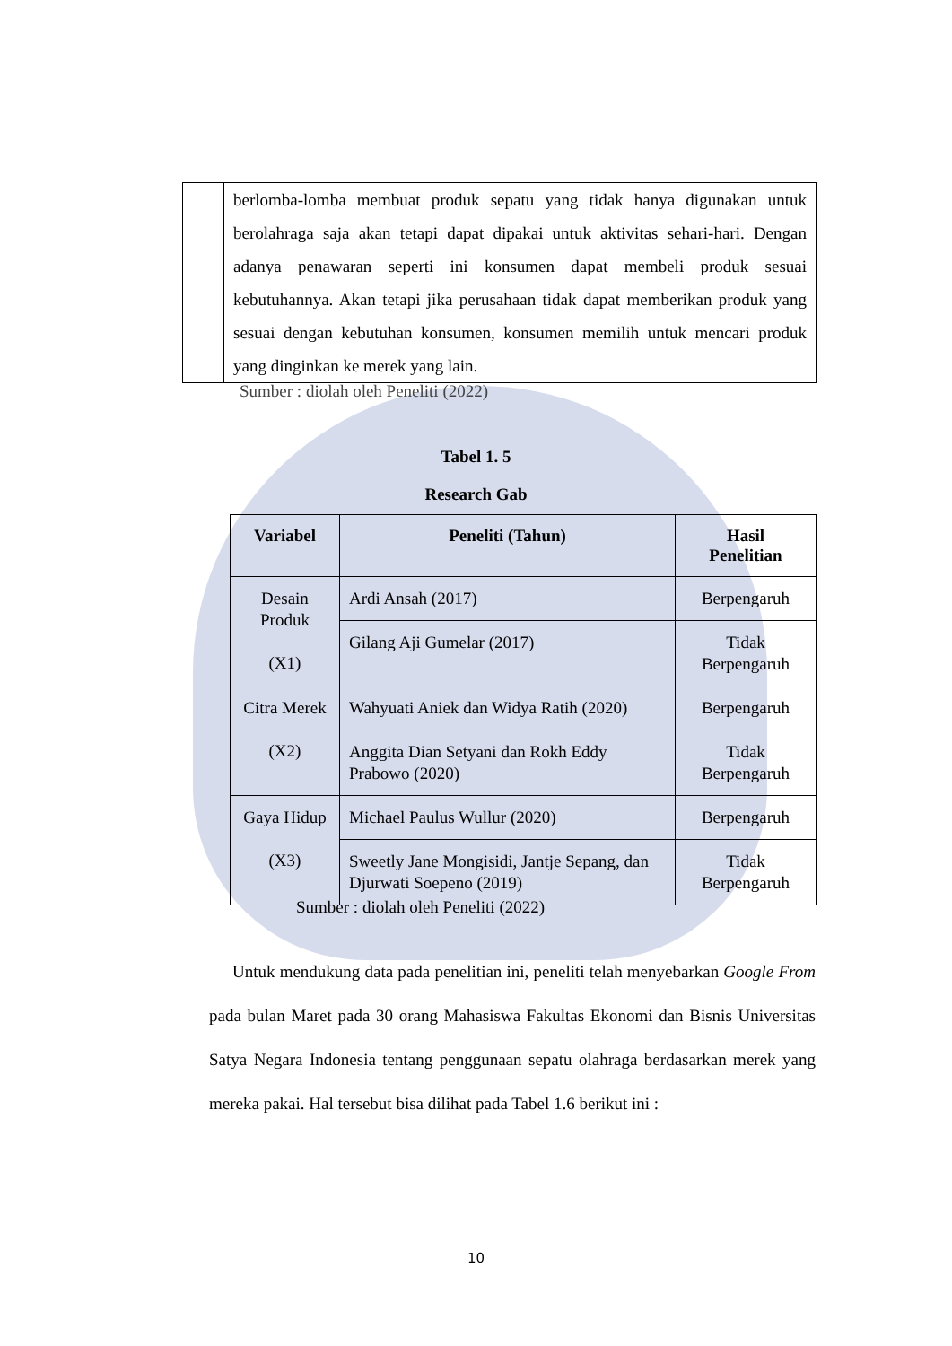| | berlomba-lomba membuat produk sepatu yang tidak hanya digunakan untuk berolahraga saja akan tetapi dapat dipakai untuk aktivitas sehari-hari. Dengan adanya penawaran seperti ini konsumen dapat membeli produk sesuai kebutuhannya. Akan tetapi jika perusahaan tidak dapat memberikan produk yang sesuai dengan kebutuhan konsumen, konsumen memilih untuk mencari produk yang dinginkan ke merek yang lain. |
Sumber : diolah oleh Peneliti (2022)
Tabel 1. 5
Research Gab
| Variabel | Peneliti (Tahun) | Hasil Penelitian |
| --- | --- | --- |
| Desain Produk (X1) | Ardi Ansah (2017) | Berpengaruh |
| | Gilang Aji Gumelar (2017) | Tidak Berpengaruh |
| Citra Merek (X2) | Wahyuati Aniek dan Widya Ratih (2020) | Berpengaruh |
| | Anggita Dian Setyani dan Rokh Eddy Prabowo (2020) | Tidak Berpengaruh |
| Gaya Hidup (X3) | Michael Paulus Wullur (2020) | Berpengaruh |
| | Sweetly Jane Mongisidi, Jantje Sepang, dan Djurwati Soepeno (2019) | Tidak Berpengaruh |
Sumber : diolah oleh Peneliti (2022)
Untuk mendukung data pada penelitian ini, peneliti telah menyebarkan Google From pada bulan Maret pada 30 orang Mahasiswa Fakultas Ekonomi dan Bisnis Universitas Satya Negara Indonesia tentang penggunaan sepatu olahraga berdasarkan merek yang mereka pakai. Hal tersebut bisa dilihat pada Tabel 1.6 berikut ini :
10